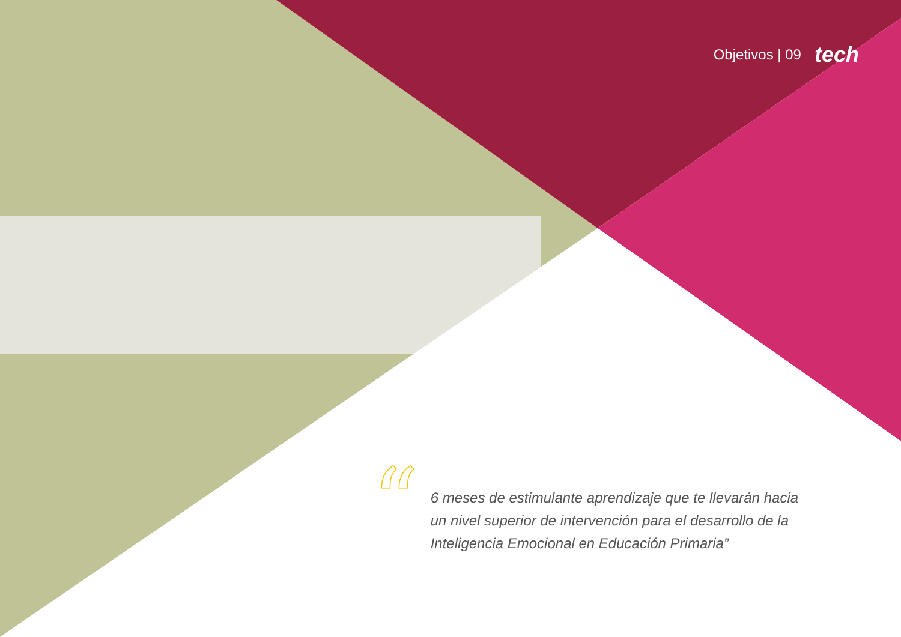Objetivos | 09 tech
“
6 meses de estimulante aprendizaje que te llevarán hacia un nivel superior de intervención para el desarrollo de la Inteligencia Emocional en Educación Primaria”